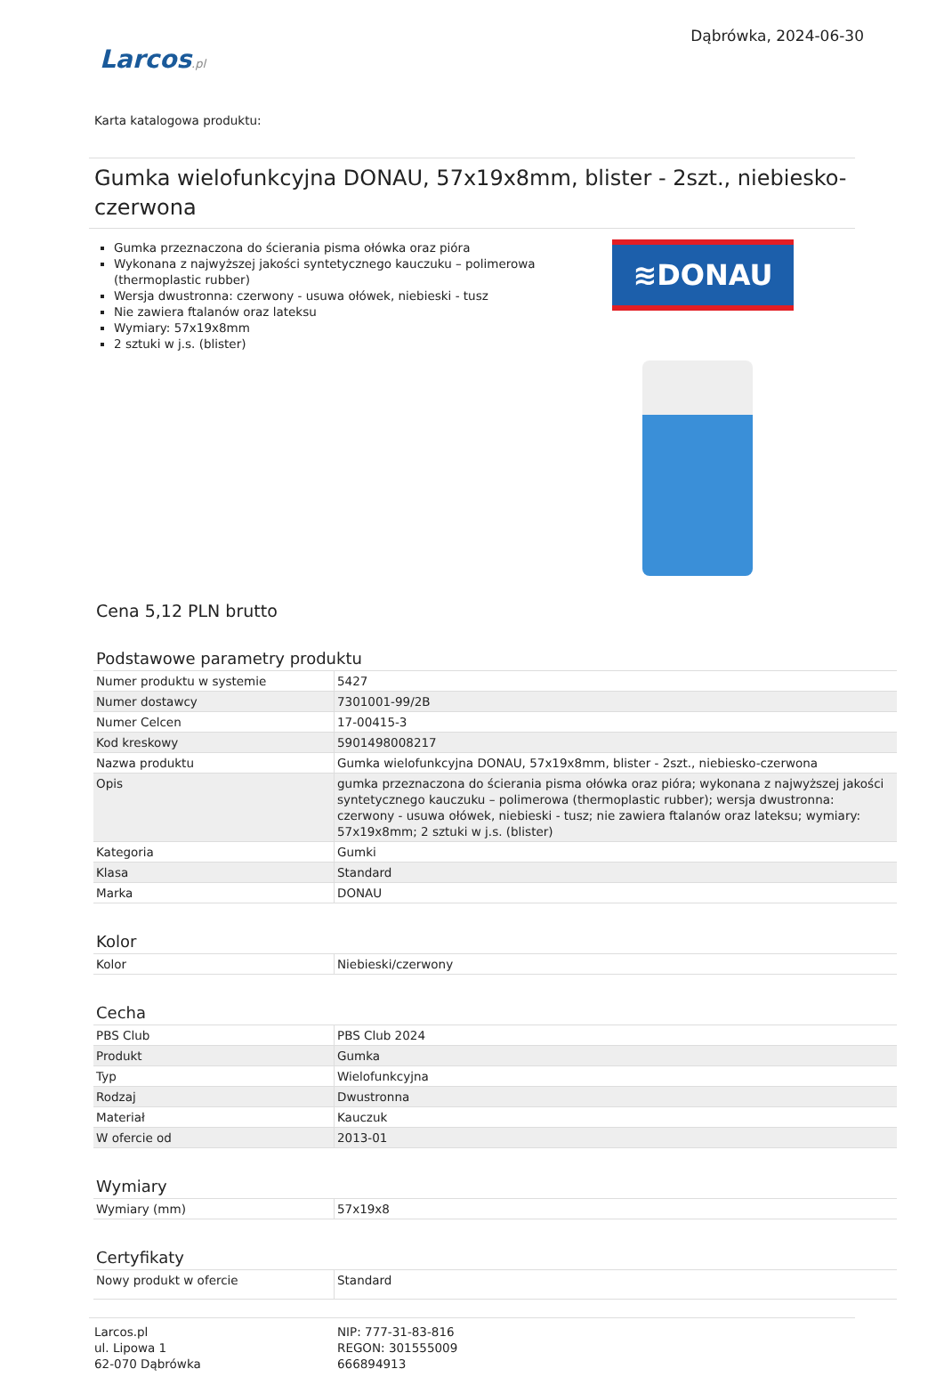Dąbrówka, 2024-06-30
Larcos.pl
Karta katalogowa produktu:
Gumka wielofunkcyjna DONAU, 57x19x8mm, blister - 2szt., niebiesko-czerwona
Gumka przeznaczona do ścierania pisma ołówka oraz pióra
Wykonana z najwyższej jakości syntetycznego kauczuku – polimerowa (thermoplastic rubber)
Wersja dwustronna: czerwony - usuwa ołówek, niebieski - tusz
Nie zawiera ftalanów oraz lateksu
Wymiary: 57x19x8mm
2 sztuki w j.s. (blister)
≋DONAU
Cena 5,12 PLN brutto
Podstawowe parametry produktu
| Numer produktu w systemie | 5427 |
| Numer dostawcy | 7301001-99/2B |
| Numer Celcen | 17-00415-3 |
| Kod kreskowy | 5901498008217 |
| Nazwa produktu | Gumka wielofunkcyjna DONAU, 57x19x8mm, blister - 2szt., niebiesko-czerwona |
| Opis | gumka przeznaczona do ścierania pisma ołówka oraz pióra; wykonana z najwyższej jakości syntetycznego kauczuku – polimerowa (thermoplastic rubber); wersja dwustronna: czerwony - usuwa ołówek, niebieski - tusz; nie zawiera ftalanów oraz lateksu; wymiary: 57x19x8mm; 2 sztuki w j.s. (blister) |
| Kategoria | Gumki |
| Klasa | Standard |
| Marka | DONAU |
Kolor
| Kolor | Niebieski/czerwony |
Cecha
| PBS Club | PBS Club 2024 |
| Produkt | Gumka |
| Typ | Wielofunkcyjna |
| Rodzaj | Dwustronna |
| Materiał | Kauczuk |
| W ofercie od | 2013-01 |
Wymiary
| Wymiary (mm) | 57x19x8 |
Certyfikaty
| Nowy produkt w ofercie | Standard |
Larcos.pl
ul. Lipowa 1
62-070 Dąbrówka
NIP: 777-31-83-816
REGON: 301555009
666894913